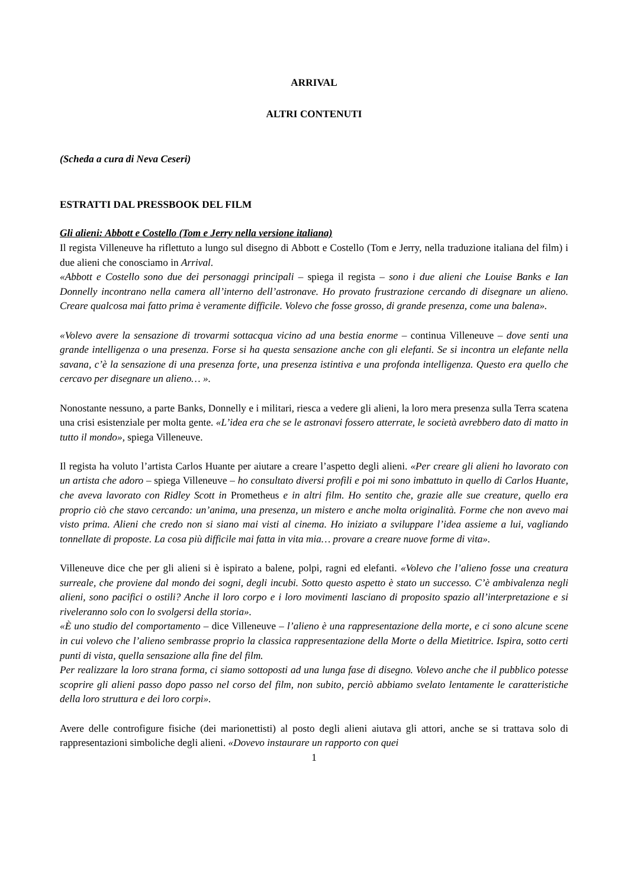ARRIVAL
ALTRI CONTENUTI
(Scheda a cura di Neva Ceseri)
ESTRATTI DAL PRESSBOOK DEL FILM
Gli alieni: Abbott e Costello (Tom e Jerry nella versione italiana)
Il regista Villeneuve ha riflettuto a lungo sul disegno di Abbott e Costello (Tom e Jerry, nella traduzione italiana del film) i due alieni che conosciamo in Arrival.
«Abbott e Costello sono due dei personaggi principali – spiega il regista – sono i due alieni che Louise Banks e Ian Donnelly incontrano nella camera all’interno dell’astronave. Ho provato frustrazione cercando di disegnare un alieno. Creare qualcosa mai fatto prima è veramente difficile. Volevo che fosse grosso, di grande presenza, come una balena».
«Volevo avere la sensazione di trovarmi sottacqua vicino ad una bestia enorme – continua Villeneuve – dove senti una grande intelligenza o una presenza. Forse si ha questa sensazione anche con gli elefanti. Se si incontra un elefante nella savana, c’è la sensazione di una presenza forte, una presenza istintiva e una profonda intelligenza. Questo era quello che cercavo per disegnare un alieno… ».
Nonostante nessuno, a parte Banks, Donnelly e i militari, riesca a vedere gli alieni, la loro mera presenza sulla Terra scatena una crisi esistenziale per molta gente. «L’idea era che se le astronavi fossero atterrate, le società avrebbero dato di matto in tutto il mondo», spiega Villeneuve.
Il regista ha voluto l’artista Carlos Huante per aiutare a creare l’aspetto degli alieni. «Per creare gli alieni ho lavorato con un artista che adoro – spiega Villeneuve – ho consultato diversi profili e poi mi sono imbattuto in quello di Carlos Huante, che aveva lavorato con Ridley Scott in Prometheus e in altri film. Ho sentito che, grazie alle sue creature, quello era proprio ciò che stavo cercando: un’anima, una presenza, un mistero e anche molta originalità. Forme che non avevo mai visto prima. Alieni che credo non si siano mai visti al cinema. Ho iniziato a sviluppare l’idea assieme a lui, vagliando tonnellate di proposte. La cosa più difficile mai fatta in vita mia… provare a creare nuove forme di vita».
Villeneuve dice che per gli alieni si è ispirato a balene, polpi, ragni ed elefanti. «Volevo che l’alieno fosse una creatura surreale, che proviene dal mondo dei sogni, degli incubi. Sotto questo aspetto è stato un successo. C’è ambivalenza negli alieni, sono pacifici o ostili? Anche il loro corpo e i loro movimenti lasciano di proposito spazio all’interpretazione e si riveleranno solo con lo svolgersi della storia».
«È uno studio del comportamento – dice Villeneuve – l’alieno è una rappresentazione della morte, e ci sono alcune scene in cui volevo che l’alieno sembrasse proprio la classica rappresentazione della Morte o della Mietitrice. Ispira, sotto certi punti di vista, quella sensazione alla fine del film.
Per realizzare la loro strana forma, ci siamo sottoposti ad una lunga fase di disegno. Volevo anche che il pubblico potesse scoprire gli alieni passo dopo passo nel corso del film, non subito, perciò abbiamo svelato lentamente le caratteristiche della loro struttura e dei loro corpi».
Avere delle controfigure fisiche (dei marionettisti) al posto degli alieni aiutava gli attori, anche se si trattava solo di rappresentazioni simboliche degli alieni. «Dovevo instaurare un rapporto con quei
1